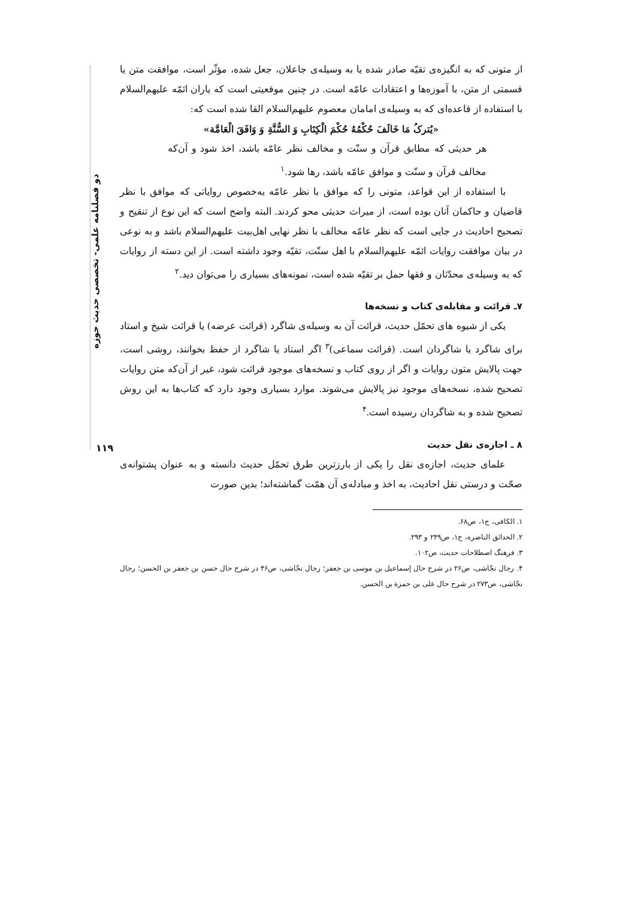دو فصلنامه علمی- تخصصی حدیث حوزه
از متونی که به انگیزه‌ی تقیّه صادر شده یا به وسیله‌ی جاعلان، جعل شده، مؤثّر است، موافقت متن یا قسمتی از متن، با آموزه‌ها و اعتقادات عامّه است. در چنین موقعیتی است که یاران ائمّه علیهم‌السلام با استفاده از قاعده‌ای که به وسیله‌ی امامان معصوم علیهم‌السلام القا شده است که:
«یُترکُ مَا خَالَفَ حُکْمُهُ حُکْمَ الْکِتَابِ وَ السُّنَّةِ وَ وَافَقَ الْعَامَّة»
هر حدیثی که مطابق قرآن و سنّت و مخالف نظر عامّه باشد، اخذ شود و آن‌که مخالف قرآن و سنّت و موافق عامّه باشد، رها شود.<sup>۱</sup>
با استفاده از این قواعد، متونی را که موافق با نظر عامّه به‌خصوص روایاتی که موافق با نظر قاضیان و حاکمان آنان بوده است، از میراث حدیثی محو کردند. البته واضح است که این نوع از تنقیح و تصحیح احادیث در جایی است که نظر عامّه مخالف با نظر نهایی اهل‌بیت علیهم‌السلام باشد و به نوعی در بیان موافقت روایات ائمّه علیهم‌السلام با اهل سنّت، تقیّه وجود داشته است. از این دسته از روایات که به وسیله‌ی محدّثان و فقها حمل بر تقیّه شده است، نمونه‌های بسیاری را می‌توان دید.<sup>۲</sup>
۷ـ قرائت و مقابله‌ی کتاب و نسخه‌ها
یکی از شیوه های تحمّل حدیث، قرائت آن به وسیله‌ی شاگرد (قرائت عرضه) یا قرائت شیخ و استاد برای شاگرد یا شاگردان است. (قرائت سماعی)<sup>۳</sup> اگر استاد یا شاگرد از حفظ بخوانند، روشی است، جهت پالایش متون روایات و اگر از روی کتاب و نسخه‌های موجود قرائت شود، غیر از آن‌که متن روایات تصحیح شده، نسخه‌های موجود نیز پالایش می‌شوند. موارد بسیاری وجود دارد که کتاب‌ها به این روش تصحیح شده و به شاگردان رسیده است.<sup>۴</sup>
۸ ـ اجازه‌ی نقل حدیث
علمای حدیث، اجازه‌ی نقل را یکی از بارزترین طرق تحمّل حدیث دانسته و به عنوان پشتوانه‌ی صحّت و درستی نقل احادیث، به اخذ و مبادله‌ی آن همّت گماشته‌اند؛ بدین صورت
۱. الکافی، ج۱، ص۶۸.
۲. الحدائق الناضرة، ج۱، ص۲۴۹ و ۲۹۳.
۳. فرهنگ اصطلاحات حدیث، ص۱۰۲.
۴. رجال نجّاشی، ص۲۶ در شرح حال إسماعیل بن موسی بن جعفر؛ رجال نجّاشی، ص۴۶ در شرح حال حسن بن جعفر بن الحسن؛ رجال نجّاشی، ص۲۷۳ در شرح حال علی بن حمزة بن الحسن.
۱۱۹